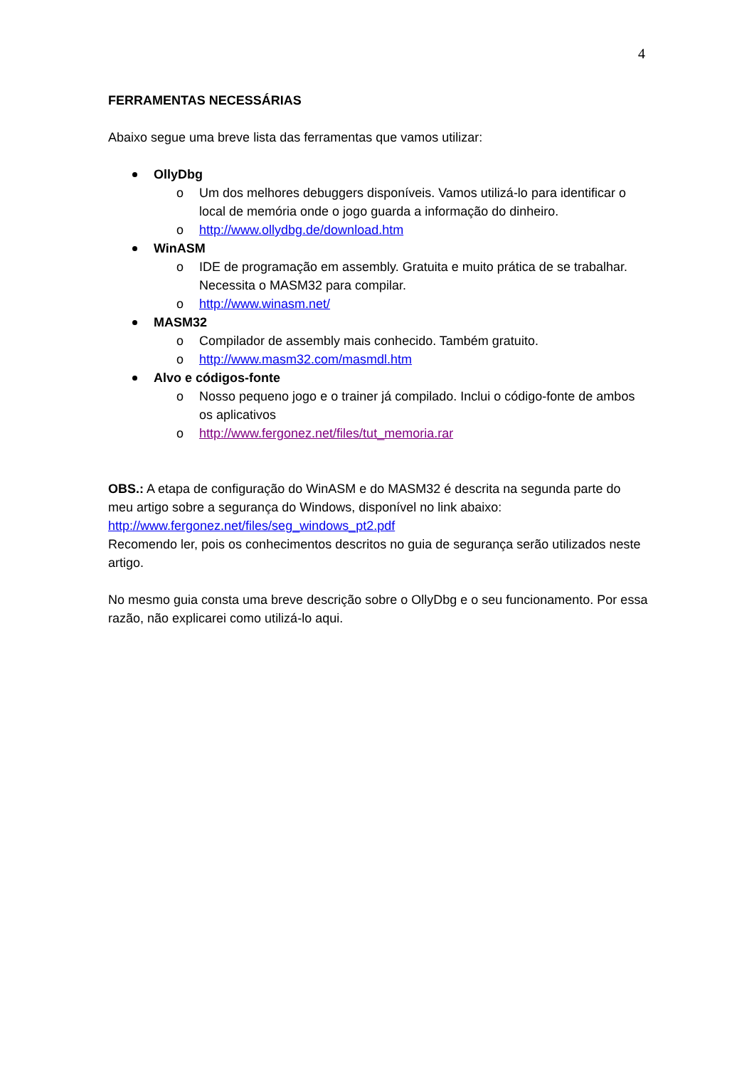4
FERRAMENTAS NECESSÁRIAS
Abaixo segue uma breve lista das ferramentas que vamos utilizar:
OllyDbg
o Um dos melhores debuggers disponíveis. Vamos utilizá-lo para identificar o local de memória onde o jogo guarda a informação do dinheiro.
o http://www.ollydbg.de/download.htm
WinASM
o IDE de programação em assembly. Gratuita e muito prática de se trabalhar. Necessita o MASM32 para compilar.
o http://www.winasm.net/
MASM32
o Compilador de assembly mais conhecido. Também gratuito.
o http://www.masm32.com/masmdl.htm
Alvo e códigos-fonte
o Nosso pequeno jogo e o trainer já compilado. Inclui o código-fonte de ambos os aplicativos
o http://www.fergonez.net/files/tut_memoria.rar
OBS.: A etapa de configuração do WinASM e do MASM32 é descrita na segunda parte do meu artigo sobre a segurança do Windows, disponível no link abaixo:
http://www.fergonez.net/files/seg_windows_pt2.pdf
Recomendo ler, pois os conhecimentos descritos no guia de segurança serão utilizados neste artigo.
No mesmo guia consta uma breve descrição sobre o OllyDbg e o seu funcionamento. Por essa razão, não explicarei como utilizá-lo aqui.